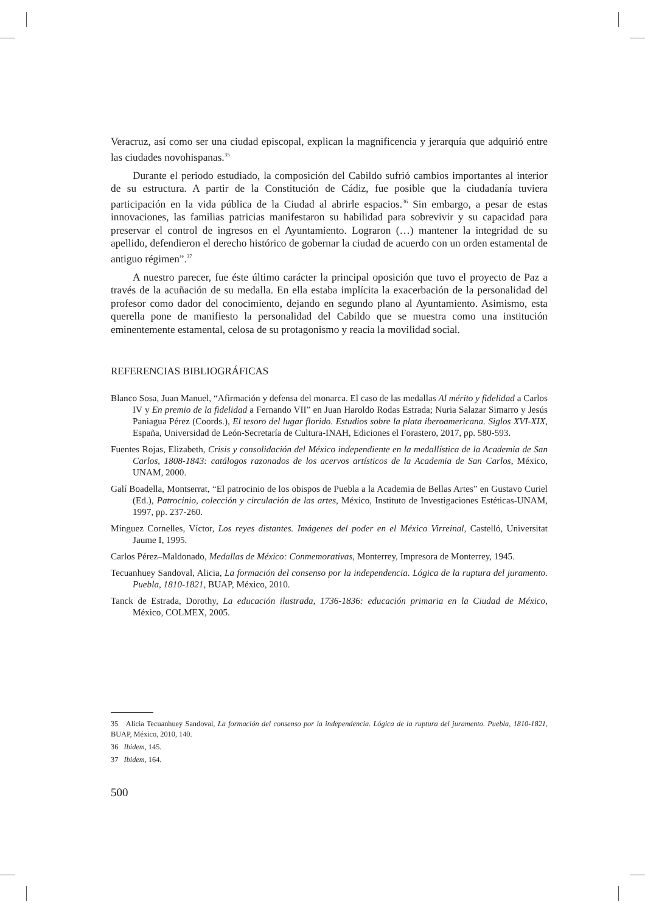Veracruz, así como ser una ciudad episcopal, explican la magnificencia y jerarquía que adquirió entre las ciudades novohispanas.<sup>35</sup>
Durante el periodo estudiado, la composición del Cabildo sufrió cambios importantes al interior de su estructura. A partir de la Constitución de Cádiz, fue posible que la ciudadanía tuviera participación en la vida pública de la Ciudad al abrirle espacios.<sup>36</sup> Sin embargo, a pesar de estas innovaciones, las familias patricias manifestaron su habilidad para sobrevivir y su capacidad para preservar el control de ingresos en el Ayuntamiento. Lograron (…) mantener la integridad de su apellido, defendieron el derecho histórico de gobernar la ciudad de acuerdo con un orden estamental de antiguo régimen”.<sup>37</sup>
A nuestro parecer, fue éste último carácter la principal oposición que tuvo el proyecto de Paz a través de la acuñación de su medalla. En ella estaba implícita la exacerbación de la personalidad del profesor como dador del conocimiento, dejando en segundo plano al Ayuntamiento. Asimismo, esta querella pone de manifiesto la personalidad del Cabildo que se muestra como una institución eminentemente estamental, celosa de su protagonismo y reacia la movilidad social.
REFERENCIAS BIBLIOGRÁFICAS
Blanco Sosa, Juan Manuel, “Afirmación y defensa del monarca. El caso de las medallas Al mérito y fidelidad a Carlos IV y En premio de la fidelidad a Fernando VII” en Juan Haroldo Rodas Estrada; Nuria Salazar Simarro y Jesús Paniagua Pérez (Coords.), El tesoro del lugar florido. Estudios sobre la plata iberoamericana. Siglos XVI-XIX, España, Universidad de León-Secretaría de Cultura-INAH, Ediciones el Forastero, 2017, pp. 580-593.
Fuentes Rojas, Elizabeth, Crisis y consolidación del México independiente en la medallística de la Academia de San Carlos, 1808-1843: catálogos razonados de los acervos artísticos de la Academia de San Carlos, México, UNAM, 2000.
Galí Boadella, Montserrat, “El patrocinio de los obispos de Puebla a la Academia de Bellas Artes” en Gustavo Curiel (Ed.), Patrocinio, colección y circulación de las artes, México, Instituto de Investigaciones Estéticas-UNAM, 1997, pp. 237-260.
Mínguez Cornelles, Víctor, Los reyes distantes. Imágenes del poder en el México Virreinal, Castelló, Universitat Jaume I, 1995.
Carlos Pérez–Maldonado, Medallas de México: Conmemorativas, Monterrey, Impresora de Monterrey, 1945.
Tecuanhuey Sandoval, Alicia, La formación del consenso por la independencia. Lógica de la ruptura del juramento. Puebla, 1810-1821, BUAP, México, 2010.
Tanck de Estrada, Dorothy, La educación ilustrada, 1736-1836: educación primaria en la Ciudad de México, México, COLMEX, 2005.
35 Alicia Tecuanhuey Sandoval, La formación del consenso por la independencia. Lógica de la ruptura del juramento. Puebla, 1810-1821, BUAP, México, 2010, 140.
36 Ibidem, 145.
37 Ibidem, 164.
500